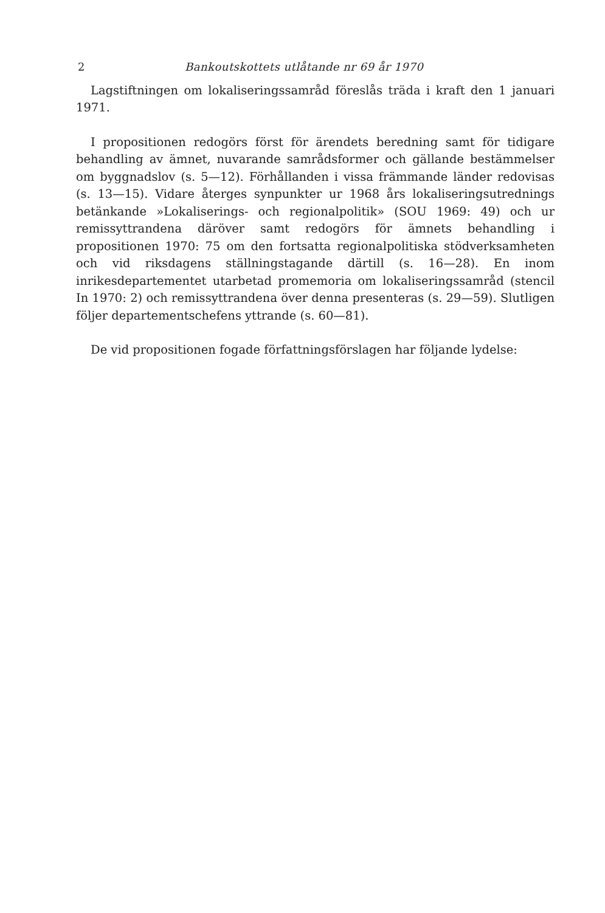2 Bankoutskottets utlåtande nr 69 år 1970
Lagstiftningen om lokaliseringssamråd föreslås träda i kraft den 1 januari 1971.
I propositionen redogörs först för ärendets beredning samt för tidigare behandling av ämnet, nuvarande samrådsformer och gällande bestämmelser om byggnadslov (s. 5—12). Förhållanden i vissa främmande länder redovisas (s. 13—15). Vidare återges synpunkter ur 1968 års lokaliseringsutrednings betänkande »Lokaliserings- och regionalpolitik» (SOU 1969: 49) och ur remissyttrandena däröver samt redogörs för ämnets behandling i propositionen 1970: 75 om den fortsatta regionalpolitiska stödverksamheten och vid riksdagens ställningstagande därtill (s. 16—28). En inom inrikesdepartementet utarbetad promemoria om lokaliseringssamråd (stencil In 1970: 2) och remissyttrandena över denna presenteras (s. 29—59). Slutligen följer departementschefens yttrande (s. 60—81).
De vid propositionen fogade författningsförslagen har följande lydelse: